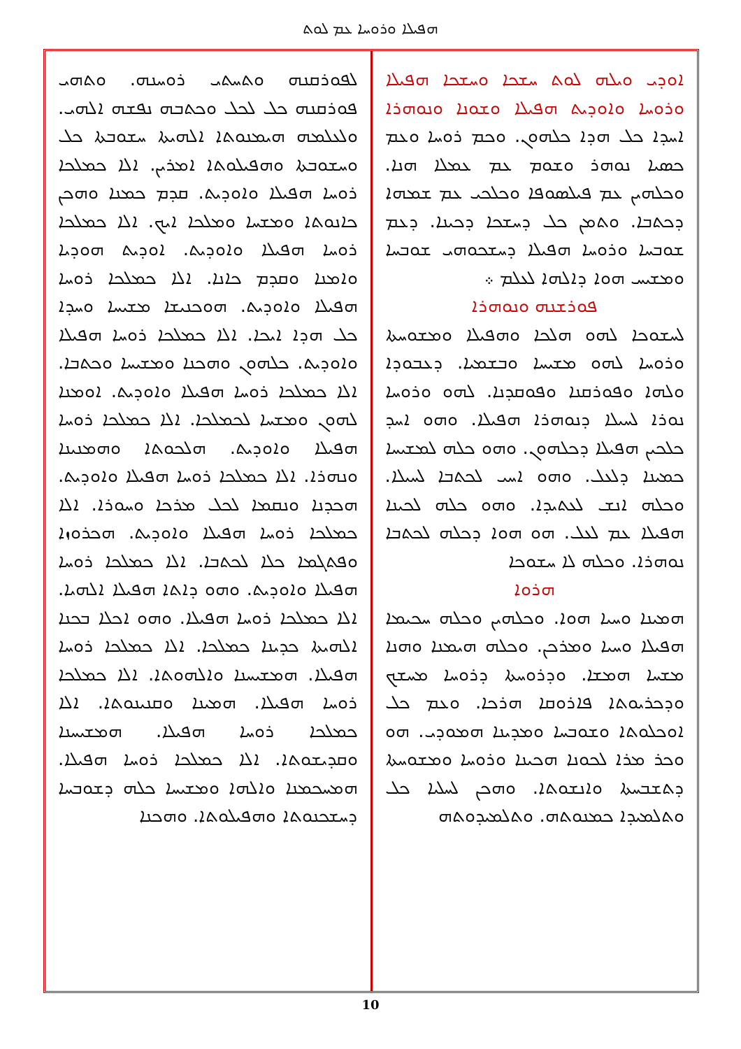ܗܦܝܠܐ ܘܪܘܚܐ ܥܡ ܠܘܬ
ܐܘܕܝ ܘܝܠܗ ܠܘܬ ܚܫܟܐ ܘܚܫܟܐ ܗܦܝܠܐ ܘܪܘܚܐ ܘܐܘܕܝܬ ܗܦܝܠܐ ܘܫܘܢܐ ܘܢܘܗܪܐ ܐܚܕܐ ܟܠ ܗܕܐ ܟܠܗܘܢ. ܘܟܡ ܪܘܚܐ ܘܥܡ ܟܣܝܐ ܢܘܗܪ ܘܫܘܡ ܥܡ ܥܡܠܐ ܗܢܐ. ܘܟܠܗܝܢ ܥܡ ܦܝܠܣܘܦܐ ܘܟܠܟܝ ܥܡ ܫܡܗܐ ܕܟܬܒܐ. ܘܬܡܢ ܟܠ ܕܚܫܟܐ ܕܟܝܢܐ. ܕܥܡ ܫܘܒܚܐ ܘܪܘܚܐ ܗܦܝܠܐ ܕܚܫܟܘܗܝ ܫܘܒܚܐ ܘܡܫܝܚ ܗܘܐ ܕܐܠܗܐ ܠܥܠܡ ܀
ܦܘܪܫܢܗ ܘܢܘܗܪܐ
ܠܚܫܘܟܐ ܠܗܘ ܗܠܟܐ ܘܗܦܝܠܐ ܘܡܫܘܚܬܐ ܘܪܘܚܐ ܠܗܘ ܡܫܝܚܐ ܘܒܫܡܝܐ. ܕܥܒܘܕܐ ܘܠܗܐ ܘܦܘܪܩܢܐ ܘܦܘܩܕܢܐ. ܠܗܘ ܘܪܘܚܐ ܢܘܪܐ ܠܚܝܠܐ ܕܢܘܗܪܐ ܗܦܝܠܐ. ܘܗܘ ܐܚܕ ܟܠܟܝܢ ܗܦܝܠܐ ܕܟܠܗܘܢ. ܘܗܘ ܟܠܗ ܠܡܫܝܚܐ ܟܡܝܢܐ ܕܠܥܠ. ܘܗܘ ܐܚܝ ܠܟܬܒܐ ܠܚܝܠܐ. ܘܟܠܗ ܐܢܫ ܠܥܬܝܕܐ. ܘܗܘ ܟܠܗ ܠܟܝܢܐ ܗܦܝܠܐ ܥܡ ܠܥܠ. ܗܘ ܗܘܐ ܕܟܠܗ ܠܟܬܒܐ ܢܘܗܪܐ. ܘܟܠܗ ܠܐ ܚܫܘܟܐ
ܗܪܘܐ
ܗܡܝܢܐ ܘܚܝܐ ܗܘܐ. ܘܟܠܗܝܢ ܘܟܠܗ ܚܟܝܡܐ ܗܦܝܠܐ ܘܚܝܐ ܘܡܪܟܢ. ܘܟܠܗ ܗܝܡܢܐ ܘܗܢܐ ܡܫܚܐ ܗܡܫܐ. ܘܕܪܘܚܬܐ ܕܪܘܚܐ ܡܚܫܟ ܘܕܟܪܝܘܬܐ ܦܐܪܘܩܐ ܗܪܟܐ. ܘܥܡ ܟܠ ܐܘܟܠܘܬܐ ܘܫܘܒܚܐ ܘܡܕܝܢܐ ܗܡܘܕܝ. ܗܘ ܘܟܪ ܡܪܐ ܠܟܘܢܐ ܗܟܝܢܐ ܘܪܘܚܐ ܘܡܫܘܚܬܐ ܕܬܫܒܚܬܐ ܘܐܢܫܘܬܐ. ܘܗܟܢ ܠܚܠܝܐ ܟܠ ܘܬܠܡܝܕܐ ܟܡܢܘܬܗ. ܘܬܠܡܝܕܘܬܗ
ܠܦܘܪܩܢܗ ܘܬܚܬܝ ܪܘܚܢܗ. ܘܬܗܝ ܦܘܪܩܢܗ ܟܠ ܠܟܠ ܘܟܬܒܗ ܢܦܫܗ ܐܠܗܝ. ܘܠܥܠܡܗ ܗܝܡܢܘܬܐ ܐܠܗܝܬܐ ܚܫܘܒܬܐ ܟܠ ܘܚܫܘܒܬܐ ܘܗܦܝܠܘܬܐ ܐܡܪܝܢ. ܐܠܐ ܟܡܠܟܐ ܪܘܚܐ ܗܦܝܠܐ ܘܐܘܕܝܬ. ܩܕܡ ܟܡܢܐ ܘܗܟܢ ܟܐܢܘܬܐ ܘܡܫܚܐ ܘܡܠܟܐ ܐܝܟ. ܐܠܐ ܟܡܠܟܐ ܪܘܚܐ ܗܦܝܠܐ ܘܐܘܕܝܬ. ܐܘܕܝܬ ܗܘܕܝܐ ܘܐܡܢܐ ܘܩܕܡ ܟܐܢܐ. ܐܠܐ ܟܡܠܟܐ ܪܘܚܐ ܗܦܝܠܐ ܘܐܘܕܝܬ. ܗܘܟܢܝܫܐ ܡܫܝܚܐ ܘܚܕܐ ܟܠ ܗܕܐ ܐܝܟܐ. ܐܠܐ ܟܡܠܟܐ ܪܘܚܐ ܗܦܝܠܐ ܘܐܘܕܝܬ. ܟܠܗܘܢ ܘܗܟܢܐ ܘܡܫܝܚܐ ܘܟܬܒܐ. ܐܠܐ ܟܡܠܟܐ ܪܘܚܐ ܗܦܝܠܐ ܘܐܘܕܝܬ. ܐܘܡܢܐ ܠܗܘܢ ܘܡܫܚܐ ܠܟܡܠܟܐ. ܐܠܐ ܟܡܠܟܐ ܪܘܚܐ ܗܦܝܠܐ ܘܐܘܕܝܬ. ܗܠܟܘܬܐ ܘܗܡܢܝܢܐ ܘܢܗܪܐ. ܐܠܐ ܟܡܠܟܐ ܪܘܚܐ ܗܦܝܠܐ ܘܐܘܕܝܬ. ܗܟܕܢܐ ܘܢܩܡܐ ܠܟܠ ܡܪܟܐ ܘܚܘܪܐ. ܐܠܐ ܟܡܠܟܐ ܪܘܚܐ ܗܦܝܠܐ ܘܐܘܕܝܬ. ܗܟܪܘܙܐ ܘܦܬܓܡܐ ܟܠܐ ܠܟܬܒܐ. ܐܠܐ ܟܡܠܟܐ ܪܘܚܐ ܗܦܝܠܐ ܘܐܘܕܝܬ. ܘܗܘ ܕܐܬܐ ܗܦܝܠܐ ܐܠܗܝܐ. ܐܠܐ ܟܡܠܟܐ ܪܘܚܐ ܗܦܝܠܐ. ܘܗܘ ܐܟܠܐ ܒܟܢܐ ܐܠܗܝܬܐ ܟܕܝܢܐ ܟܡܠܟܐ. ܐܠܐ ܟܡܠܟܐ ܪܘܚܐ ܗܦܝܠܐ. ܗܡܫܝܚܢܐ ܘܐܠܗܘܬܐ. ܐܠܐ ܟܡܠܟܐ ܪܘܚܐ ܗܦܝܠܐ. ܗܡܝܢܐ ܘܩܢܝܢܘܬܐ. ܐܠܐ ܟܡܠܟܐ ܪܘܚܐ ܗܦܝܠܐ. ܗܡܫܝܚܢܐ ܘܩܕܝܫܘܬܐ. ܐܠܐ ܟܡܠܟܐ ܪܘܚܐ ܗܦܝܠܐ. ܗܡܚܟܡܢܐ ܘܐܠܗܐ ܘܡܫܝܚܐ ܟܠܗ ܕܫܘܒܚܐ ܕܚܫܟܢܘܬܐ ܘܗܦܝܠܘܬܐ. ܘܗܟܢܐ
10